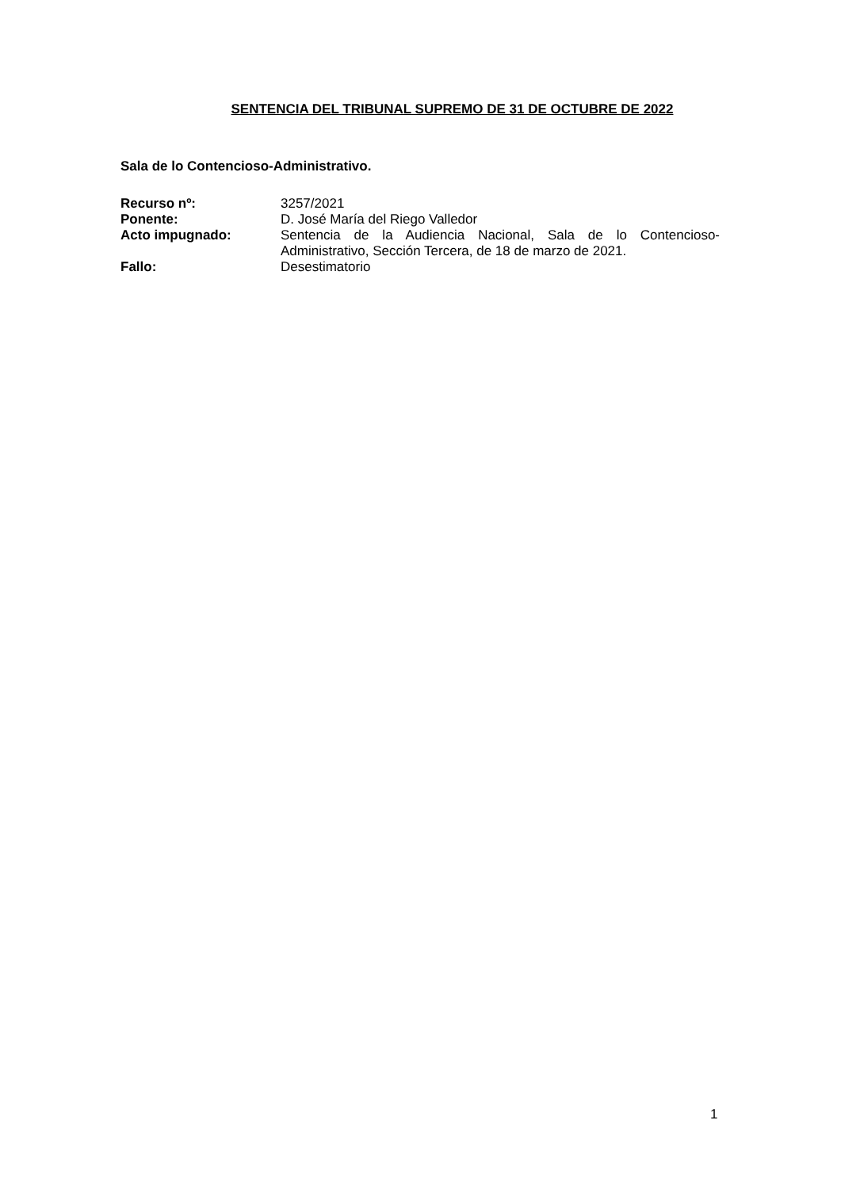SENTENCIA DEL TRIBUNAL SUPREMO DE 31 DE OCTUBRE DE 2022
Sala de lo Contencioso-Administrativo.
| Recurso nº: | 3257/2021 |
| Ponente: | D. José María del Riego Valledor |
| Acto impugnado: | Sentencia de la Audiencia Nacional, Sala de lo Contencioso-Administrativo, Sección Tercera, de 18 de marzo de 2021. |
| Fallo: | Desestimatorio |
1